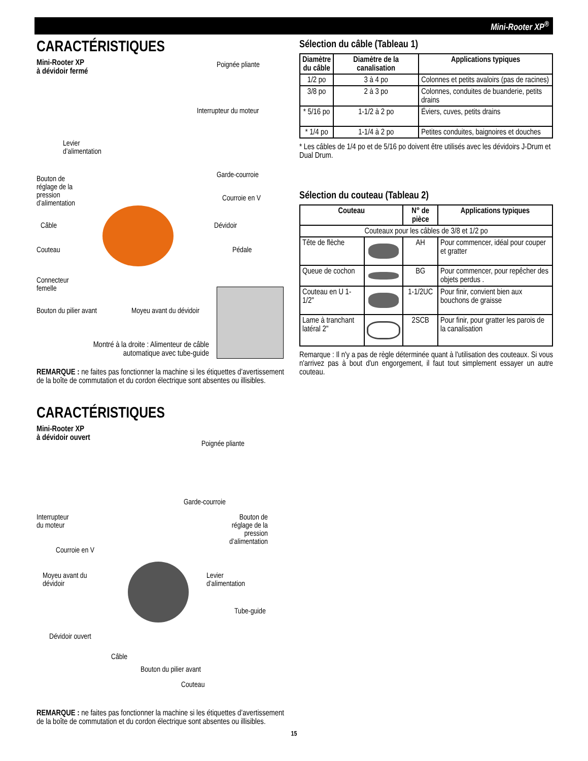Mini-Rooter XP<sup>®</sup>
CARACTÉRISTIQUES
Mini-Rooter XP
à dévidoir fermé
Poignée pliante
Interrupteur du moteur
Levier
d’alimentation
Garde-courroie
Bouton de
réglage de la
pression
d’alimentation
Courroie en V
Câble Dévidoir
Couteau Pédale
Connecteur
femelle
Bouton du pilier avant Moyeu avant du dévidoir
Montré à la droite : Alimenteur de câble automatique avec tube-guide
REMARQUE : ne faites pas fonctionner la machine si les étiquettes d’avertissement de la boîte de commutation et du cordon électrique sont absentes ou illisibles.
CARACTÉRISTIQUES
Mini-Rooter XP
à dévidoir ouvert
Poignée pliante
Garde-courroie
Interrupteur
du moteur
Bouton de
réglage de la
pression
d’alimentation
Courroie en V
Moyeu avant du
dévidoir
Levier
d’alimentation
Tube-guide
Dévidoir ouvert
Câble
Bouton du pilier avant
Couteau
REMARQUE : ne faites pas fonctionner la machine si les étiquettes d’avertissement de la boîte de commutation et du cordon électrique sont absentes ou illisibles.
Sélection du câble (Tableau 1)
| Diamètre du câble | Diamètre de la canalisation | Applications typiques |
| --- | --- | --- |
| 1/2 po | 3 à 4 po | Colonnes et petits avaloirs (pas de racines) |
| 3/8 po | 2 à 3 po | Colonnes, conduites de buanderie, petits drains |
| * 5/16 po | 1-1/2 à 2 po | Éviers, cuves, petits drains |
| * 1/4 po | 1-1/4 à 2 po | Petites conduites, baignoires et douches |
* Les câbles de 1/4 po et de 5/16 po doivent être utilisés avec les dévidoirs J-Drum et Dual Drum.
Sélection du couteau (Tableau 2)
| Couteau | | N° de pièce | Applications typiques |
| --- | --- | --- | --- |
| Couteaux pour les câbles de 3/8 et 1/2 po | | | |
| Tête de flèche | | AH | Pour commencer, idéal pour couper et gratter |
| Queue de cochon | | BG | Pour commencer, pour repêcher des objets perdus . |
| Couteau en U 1-1/2" | | 1-1/2UC | Pour finir, convient bien aux bouchons de graisse |
| Lame à tranchant latéral 2" | | 2SCB | Pour finir, pour gratter les parois de la canalisation |
Remarque : Il n'y a pas de règle déterminée quant à l'utilisation des couteaux. Si vous n'arrivez pas à bout d'un engorgement, il faut tout simplement essayer un autre couteau.
15